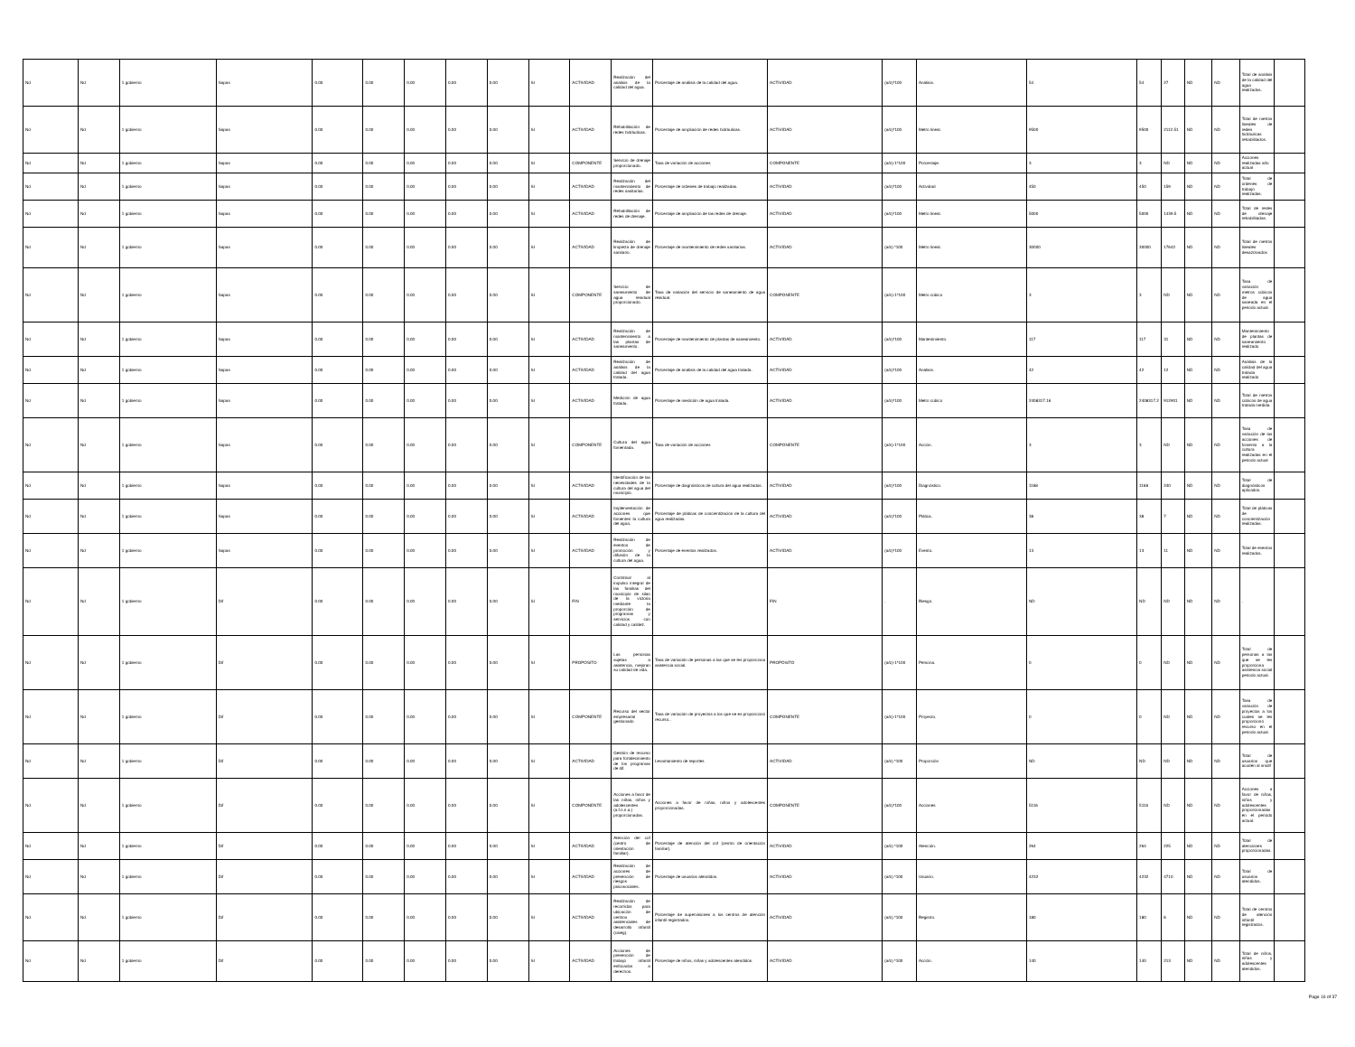| Nd | Nd | 1 gobierno | Sapas | 0.00 | 0.00 | 0.00 | 0.00 | 0.00 | SI | ACTIVIDAD | Realización del análisis de la calidad del agua. | Porcentaje de análisis de la calidad del agua. | ACTIVIDAD | (a/b)*100 | Análisis. | 54 | 54 | 27 | ND | ND | Total de análisis de la calidad del agua realizados. | |
| Nd | Nd | 1 gobierno | Sapas | 0.00 | 0.00 | 0.00 | 0.00 | 0.00 | SI | ACTIVIDAD | Rehabilitación de redes hidráulicas. | Porcentaje de ampliación de redes hidráulicas. | ACTIVIDAD | (a/b)*100 | Metro lineal. | 9500 | 9500 | 2112.51 | ND | ND | Total de metros lineales de redes hidráulicas rehabilitados. | |
| Nd | Nd | 1 gobierno | Sapas | 0.00 | 0.00 | 0.00 | 0.00 | 0.00 | SI | COMPONENTE | Servicio de drenaje proporcionado. | Tasa de variación de acciones | COMPONENTE | (a/b)-1*100 | Porcentaje. | 3 | 3 | ND | ND | ND | Acciones realizadas año actual | |
| Nd | Nd | 1 gobierno | Sapas | 0.00 | 0.00 | 0.00 | 0.00 | 0.00 | SI | ACTIVIDAD | Realización del mantenimiento de redes sanitarias. | Porcentaje de ordenes de trabajo realizadas. | ACTIVIDAD | (a/b)*100 | Actividad | 450 | 450 | 159 | ND | ND | Total de ordenes de trabajo realizadas. | |
| Nd | Nd | 1 gobierno | Sapas | 0.00 | 0.00 | 0.00 | 0.00 | 0.00 | SI | ACTIVIDAD | Rehabilitación de redes de drenaje. | Porcentaje de ampliación de las redes de drenaje. | ACTIVIDAD | (a/b)*100 | Metro lineal. | 5000 | 5000 | 1439.5 | ND | ND | Total de redes de drenaje rehabilitadas. | |
| Nd | Nd | 1 gobierno | Sapas | 0.00 | 0.00 | 0.00 | 0.00 | 0.00 | SI | ACTIVIDAD | Realización de limpieza de drenaje sanitario. | Porcentaje de mantenimiento de redes sanitarias. | ACTIVIDAD | (a/b) *100 | Metro lineal. | 30000 | 30000 | 17642 | ND | ND | Total de metros lineales desazolvados | |
| Nd | Nd | 1 gobierno | Sapas | 0.00 | 0.00 | 0.00 | 0.00 | 0.00 | SI | COMPONENTE | Servicio de saneamiento de agua residual proporcionado. | Tasa de variación del servicio de saneamiento de agua residual. | COMPONENTE | (a/b)-1*100 | Metro cúbico | 3 | 3 | ND | ND | ND | Tasa de variación metros cúbicos de agua saneada en el periodo actual. | |
| Nd | Nd | 1 gobierno | Sapas | 0.00 | 0.00 | 0.00 | 0.00 | 0.00 | SI | ACTIVIDAD | Realización de mantenimiento a las plantas de saneamiento. | Porcentaje de mantenimiento de plantas de saneamiento. | ACTIVIDAD | (a/b)*100 | Mantenimiento. | 117 | 117 | 31 | ND | ND | Mantenimiento de plantas de saneamiento realizado | |
| Nd | Nd | 1 gobierno | Sapas | 0.00 | 0.00 | 0.00 | 0.00 | 0.00 | SI | ACTIVIDAD | Realización de análisis de la calidad del agua tratada. | Porcentaje de análisis de la calidad del agua tratada. | ACTIVIDAD | (a/b)*100 | Análisis. | 42 | 42 | 12 | ND | ND | Análisis de la calidad del agua tratada realizado | |
| Nd | Nd | 1 gobierno | Sapas | 0.00 | 0.00 | 0.00 | 0.00 | 0.00 | SI | ACTIVIDAD | Medición de agua tratada. | Porcentaje de medición de agua tratada. | ACTIVIDAD | (a/b)*100 | Metro cúbico | 2408317.16 | 2408317.2 | 912901 | ND | ND | Total de metros cúbicos de agua tratada medida. | |
| Nd | Nd | 1 gobierno | Sapas | 0.00 | 0.00 | 0.00 | 0.00 | 0.00 | SI | COMPONENTE | Cultura del agua fomentada. | Tasa de variación de acciones | COMPONENTE | (a/b)-1*100 | Acción. | 3 | 3 | ND | ND | ND | Tasa de variación de las acciones de fomento a la cultura realizadas en el periodo actual | |
| Nd | Nd | 1 gobierno | Sapas | 0.00 | 0.00 | 0.00 | 0.00 | 0.00 | SI | ACTIVIDAD | Identificación de las necesidades de la cultura del agua del municipio. | Porcentaje de diagnósticos de cultura del agua realizados. | ACTIVIDAD | (a/b)*100 | Diagnóstico. | 1168 | 1168 | 240 | ND | ND | Total de diagnósticos aplicados. | |
| Nd | Nd | 1 gobierno | Sapas | 0.00 | 0.00 | 0.00 | 0.00 | 0.00 | SI | ACTIVIDAD | Implementación de acciones que fomenten la cultura del agua. | Porcentaje de pláticas de concientización de la cultura del agua realizadas. | ACTIVIDAD | (a/b)*100 | Plática. | 38 | 38 | 7 | ND | ND | Total de pláticas de concientización realizadas. | |
| Nd | Nd | 1 gobierno | Sapas | 0.00 | 0.00 | 0.00 | 0.00 | 0.00 | SI | ACTIVIDAD | Realización de eventos de promoción y difusión de la cultura del agua. | Porcentaje de eventos realizados. | ACTIVIDAD | (a/b)*100 | Evento. | 13 | 13 | 11 | ND | ND | Total de eventos realizados. | |
| Nd | Nd | 1 gobierno | Dif | 0.00 | 0.00 | 0.00 | 0.00 | 0.00 | SI | FIN | Contribuir al impulso integral de las familias del municipio de silao de la victoria mediante la proporción de programas y servicios con calidad y calidez. | . | FIN | . | Riesgo. | ND | ND | ND | ND | ND | . | |
| Nd | Nd | 1 gobierno | Dif | 0.00 | 0.00 | 0.00 | 0.00 | 0.00 | SI | PROPÓSITO | Las personas sujetas a asistencia, mejoran su calidad de vida. | Tasa de variación de personas a las que se les proporciona asistencia social. | PROPÓSITO | (a/b)-1*100 | Persona. | 0 | 0 | ND | ND | ND | Total de personas a las que se les proporciona asistencia social periodo actual. | |
| Nd | Nd | 1 gobierno | Dif | 0.00 | 0.00 | 0.00 | 0.00 | 0.00 | SI | COMPONENTE | Recurso del sector empresarial gestionado | Tasa de variación de proyectos a los que se es proporcionó recurso.. | COMPONENTE | (a/b)-1*100 | Proyecto. | 0 | 0 | ND | ND | ND | Tasa de variación de proyectos a los cuales se les proporcionó recurso en el periodo actual. | |
| Nd | Nd | 1 gobierno | Dif | 0.00 | 0.00 | 0.00 | 0.00 | 0.00 | SI | ACTIVIDAD | Gestión de recurso para fortalecimiento de los programas de dif. | Levantamiento de reportes | ACTIVIDAD | (a/b) *100 | Proporción | ND | ND | ND | ND | ND | Total de usuarios que acuden al smdif | |
| Nd | Nd | 1 gobierno | Dif | 0.00 | 0.00 | 0.00 | 0.00 | 0.00 | SI | COMPONENTE | Acciones a favor de las niñas, niños y adolescentes (a.f.n.n.a.) proporcionadas. | Acciones a favor de niñas, niños y adolescentes proporcionadas. | COMPONENTE | (a/b)*100 | Acciones | 5116 | 5116 | ND | ND | ND | Acciones a favor de niñas, niños y adolescentes proporcionadas en el periodo actual. | |
| Nd | Nd | 1 gobierno | Dif | 0.00 | 0.00 | 0.00 | 0.00 | 0.00 | SI | ACTIVIDAD | Atención del cof (centro de orientación familiar). | Porcentaje de atención del cof (centro de orientación familiar). | ACTIVIDAD | (a/b) *100 | Atención. | 264 | 264 | 225 | ND | ND | Total de atenciones proporcionadas. | |
| Nd | Nd | 1 gobierno | Dif | 0.00 | 0.00 | 0.00 | 0.00 | 0.00 | SI | ACTIVIDAD | Realización de acciones de prevención de riesgos psicosociales. | Porcentaje de usuarios atendidos. | ACTIVIDAD | (a/b) *100 | Usuario. | 4232 | 4232 | 4710 | ND | ND | Total de usuarios atendidos. | |
| Nd | Nd | 1 gobierno | Dif | 0.00 | 0.00 | 0.00 | 0.00 | 0.00 | SI | ACTIVIDAD | Realización de recorridos para ubicación de centros asistenciales de desarrollo infantil (caieg). | Porcentaje de supervisiones a los centros de atención infantil registrados. | ACTIVIDAD | (a/b) *100 | Registro. | 180 | 180 | 6 | ND | ND | Total de centros de atención infantil registrados. | |
| Nd | Nd | 1 gobierno | Dif | 0.00 | 0.00 | 0.00 | 0.00 | 0.00 | SI | ACTIVIDAD | Acciones de prevención de trabajo infantil enfocados a derechos. | Porcentaje de niños, niñas y adolescentes atendidos. | ACTIVIDAD | (a/b) *100 | Acción. | 140 | 140 | 213 | ND | ND | Total de niños, niñas y adolescentes atendidos. | |
Page 16 of 37